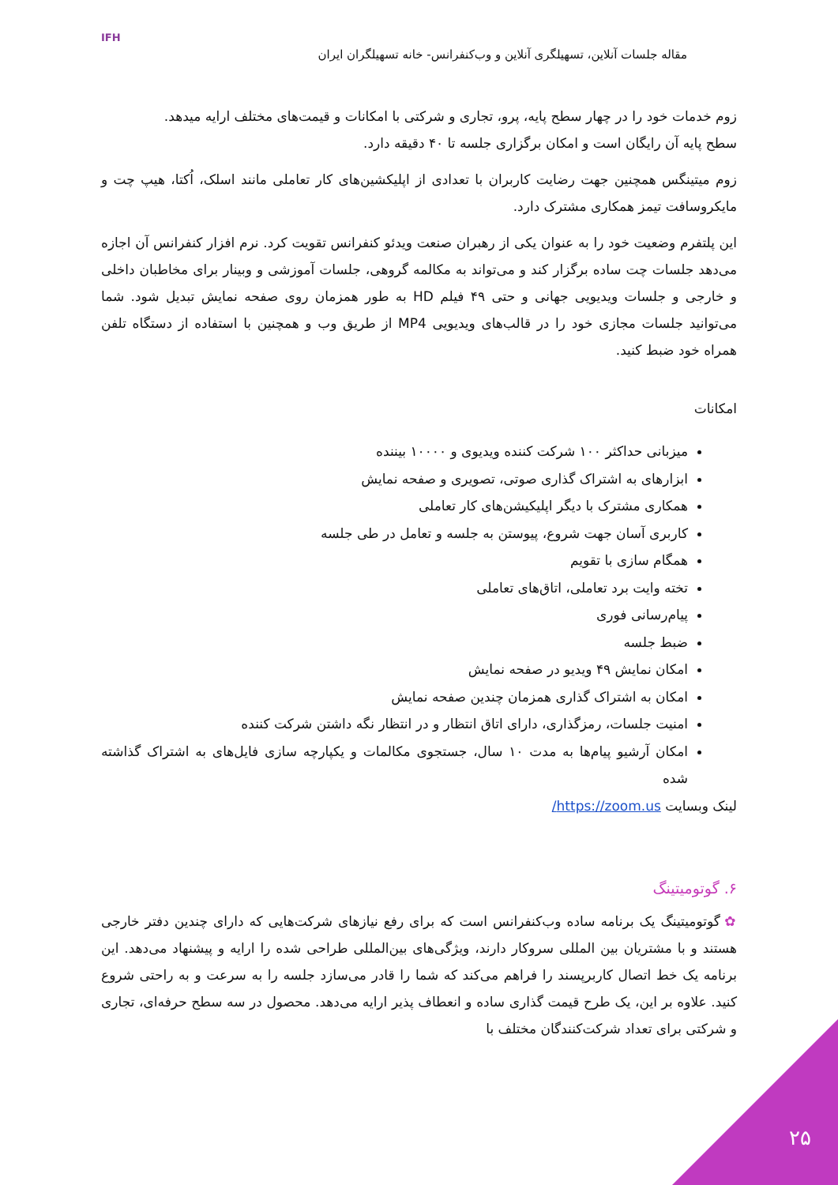IFH
مقاله جلسات آنلاین، تسهیلگری آنلاین و وب‌کنفرانس- خانه تسهیلگران ایران
زوم خدمات خود را در چهار سطح پایه، پرو، تجاری و شرکتی با امکانات و قیمت‌های مختلف ارایه میدهد.
سطح پایه آن رایگان است و امکان برگزاری جلسه تا ۴۰ دقیقه دارد.
زوم میتینگس همچنین جهت رضایت کاربران با تعدادی از اپلیکشین‌های کار تعاملی مانند اسلک، اُکتا، هیپ چت و مایکروسافت تیمز همکاری مشترک دارد.
این پلتفرم وضعیت خود را به عنوان یکی از رهبران صنعت ویدئو کنفرانس تقویت کرد. نرم افزار کنفرانس آن اجازه می‌دهد جلسات چت ساده برگزار کند و می‌تواند به مکالمه گروهی، جلسات آموزشی و وبینار برای مخاطبان داخلی و خارجی و جلسات ویدیویی جهانی و حتی ۴۹ فیلم HD به طور همزمان روی صفحه نمایش تبدیل شود. شما می‌توانید جلسات مجازی خود را در قالب‌های ویدیویی MP4 از طریق وب و همچنین با استفاده از دستگاه تلفن همراه خود ضبط کنید.
امکانات
میزبانی حداکثر ۱۰۰ شرکت کننده ویدیوی و ۱۰۰۰۰ بیننده
ابزارهای به اشتراک گذاری صوتی، تصویری و صفحه نمایش
همکاری مشترک با دیگر اپلیکیشن‌های کار تعاملی
کاربری آسان جهت شروع، پیوستن به جلسه و تعامل در طی جلسه
همگام سازی با تقویم
تخته وایت برد تعاملی، اتاق‌های تعاملی
پیام‌رسانی فوری
ضبط جلسه
امکان نمایش ۴۹ ویدیو در صفحه نمایش
امکان به اشتراک گذاری همزمان چندین صفحه نمایش
امنیت جلسات، رمزگذاری، دارای اتاق انتظار و در انتظار نگه داشتن شرکت کننده
امکان آرشیو پیام‌ها به مدت ۱۰ سال، جستجوی مکالمات و یکپارچه سازی فایل‌های به اشتراک گذاشته شده
لینک وبسایت https://zoom.us/
۶. گوتومیتینگ
✿ گوتومیتینگ یک برنامه ساده وب‌کنفرانس است که برای رفع نیازهای شرکت‌هایی که دارای چندین دفتر خارجی هستند و با مشتریان بین المللی سروکار دارند، ویژگی‌های بین‌المللی طراحی شده را ارایه و پیشنهاد می‌دهد. این برنامه یک خط اتصال کاربرپسند را فراهم می‌کند که شما را قادر می‌سازد جلسه را به سرعت و به راحتی شروع کنید. علاوه بر این، یک طرح قیمت گذاری ساده و انعطاف پذیر ارایه می‌دهد. محصول در سه سطح حرفه‌ای، تجاری و شرکتی برای تعداد شرکت‌کنندگان مختلف با
۲۵